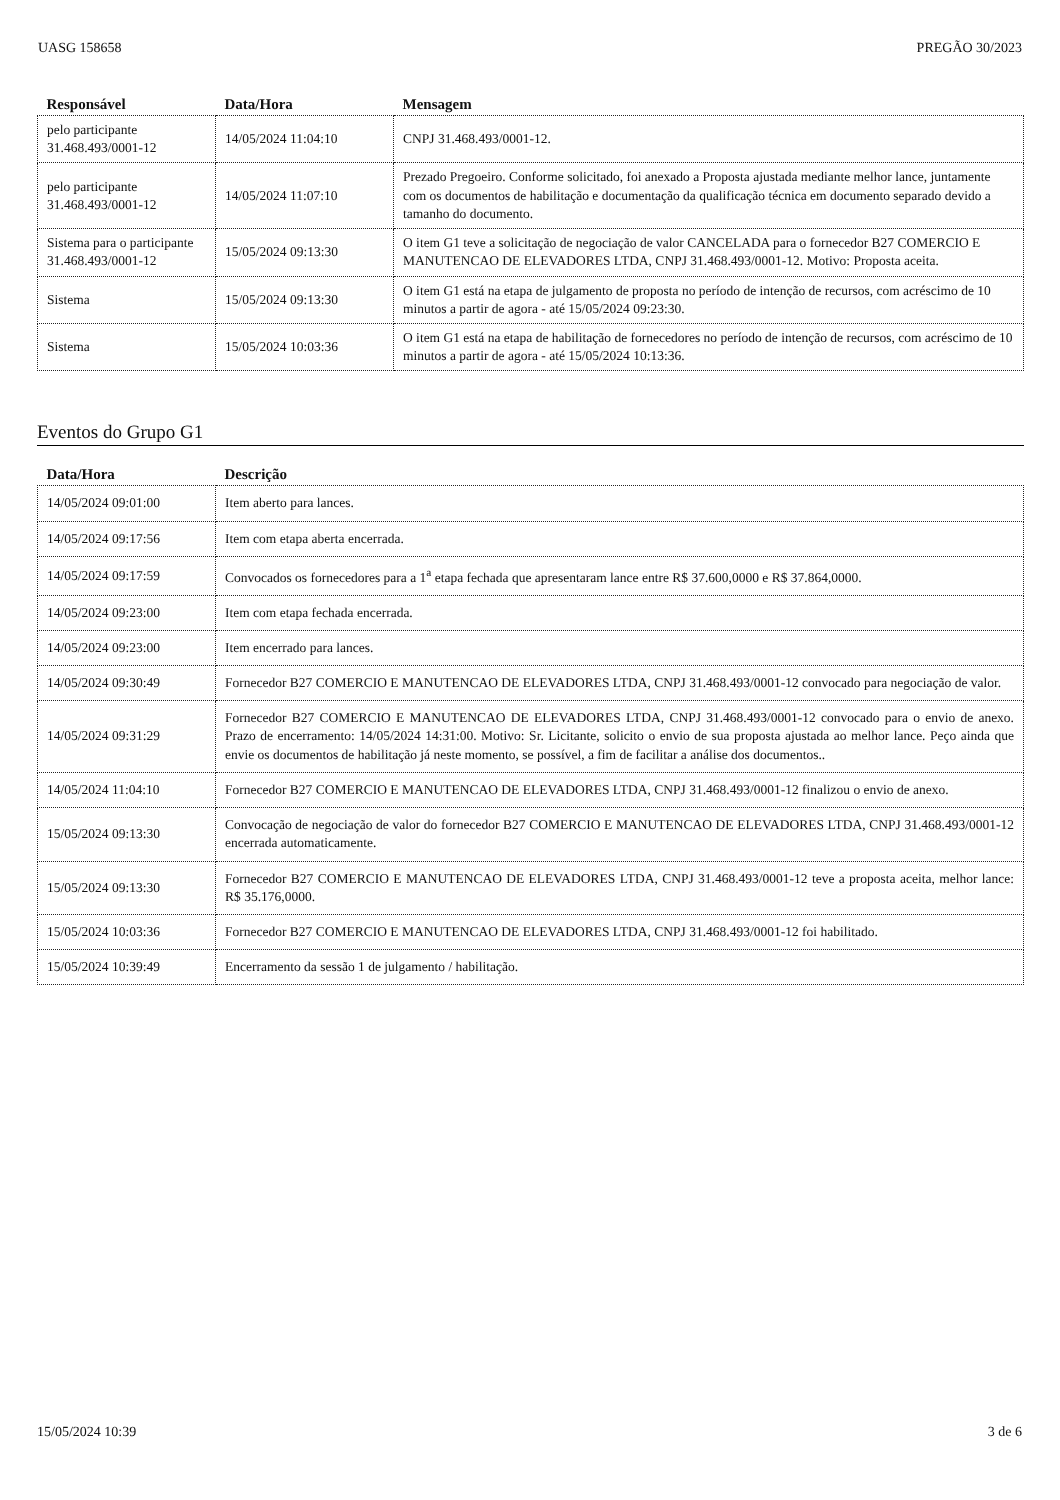UASG 158658 PREGÃO 30/2023
| Responsável | Data/Hora | Mensagem |
| --- | --- | --- |
| pelo participante 31.468.493/0001-12 | 14/05/2024 11:04:10 | CNPJ 31.468.493/0001-12. |
| pelo participante 31.468.493/0001-12 | 14/05/2024 11:07:10 | Prezado Pregoeiro. Conforme solicitado, foi anexado a Proposta ajustada mediante melhor lance, juntamente com os documentos de habilitação e documentação da qualificação técnica em documento separado devido a tamanho do documento. |
| Sistema para o participante 31.468.493/0001-12 | 15/05/2024 09:13:30 | O item G1 teve a solicitação de negociação de valor CANCELADA para o fornecedor B27 COMERCIO E MANUTENCAO DE ELEVADORES LTDA, CNPJ 31.468.493/0001-12. Motivo: Proposta aceita. |
| Sistema | 15/05/2024 09:13:30 | O item G1 está na etapa de julgamento de proposta no período de intenção de recursos, com acréscimo de 10 minutos a partir de agora - até 15/05/2024 09:23:30. |
| Sistema | 15/05/2024 10:03:36 | O item G1 está na etapa de habilitação de fornecedores no período de intenção de recursos, com acréscimo de 10 minutos a partir de agora - até 15/05/2024 10:13:36. |
Eventos do Grupo G1
| Data/Hora | Descrição |
| --- | --- |
| 14/05/2024 09:01:00 | Item aberto para lances. |
| 14/05/2024 09:17:56 | Item com etapa aberta encerrada. |
| 14/05/2024 09:17:59 | Convocados os fornecedores para a 1<sup>a</sup> etapa fechada que apresentaram lance entre R$ 37.600,0000 e R$ 37.864,0000. |
| 14/05/2024 09:23:00 | Item com etapa fechada encerrada. |
| 14/05/2024 09:23:00 | Item encerrado para lances. |
| 14/05/2024 09:30:49 | Fornecedor B27 COMERCIO E MANUTENCAO DE ELEVADORES LTDA, CNPJ 31.468.493/0001-12 convocado para negociação de valor. |
| 14/05/2024 09:31:29 | Fornecedor B27 COMERCIO E MANUTENCAO DE ELEVADORES LTDA, CNPJ 31.468.493/0001-12 convocado para o envio de anexo. Prazo de encerramento: 14/05/2024 14:31:00. Motivo: Sr. Licitante, solicito o envio de sua proposta ajustada ao melhor lance. Peço ainda que envie os documentos de habilitação já neste momento, se possível, a fim de facilitar a análise dos documentos.. |
| 14/05/2024 11:04:10 | Fornecedor B27 COMERCIO E MANUTENCAO DE ELEVADORES LTDA, CNPJ 31.468.493/0001-12 finalizou o envio de anexo. |
| 15/05/2024 09:13:30 | Convocação de negociação de valor do fornecedor B27 COMERCIO E MANUTENCAO DE ELEVADORES LTDA, CNPJ 31.468.493/0001-12 encerrada automaticamente. |
| 15/05/2024 09:13:30 | Fornecedor B27 COMERCIO E MANUTENCAO DE ELEVADORES LTDA, CNPJ 31.468.493/0001-12 teve a proposta aceita, melhor lance: R$ 35.176,0000. |
| 15/05/2024 10:03:36 | Fornecedor B27 COMERCIO E MANUTENCAO DE ELEVADORES LTDA, CNPJ 31.468.493/0001-12 foi habilitado. |
| 15/05/2024 10:39:49 | Encerramento da sessão 1 de julgamento / habilitação. |
15/05/2024 10:39 3 de 6